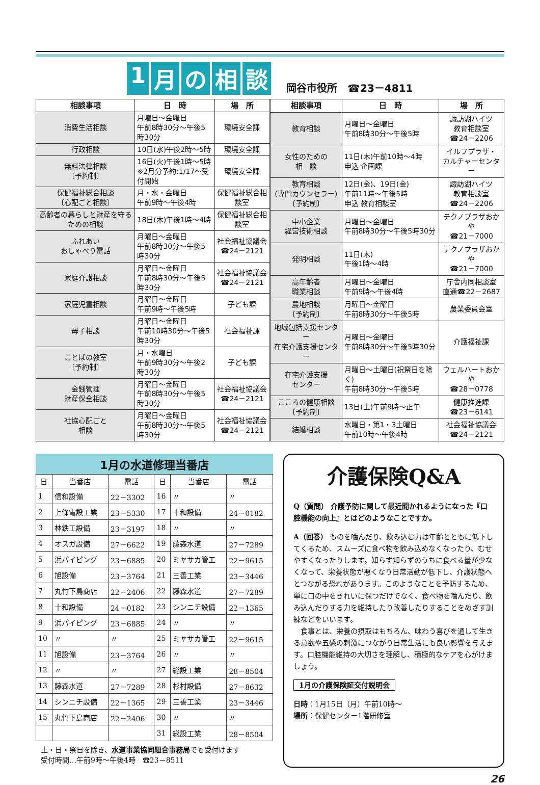1 月の相談
岡谷市役所　☎23－4811
| 相談事項 | 日 時 | 場 所 |
| --- | --- | --- |
| 消費生活相談 | 月曜日～金曜日 午前8時30分～午後5時30分 | 環境安全課 |
| 行政相談 | 10日(水)午後2時～5時 | 環境安全課 |
| 無料法律相談 〔予約制〕 | 16日(火)午後1時～5時 ※2月分予約:1/17～受付開始 | 環境安全課 |
| 保健福祉総合相談 〔心配ごと相談〕 | 月・水・金曜日 午前9時～午後4時 | 保健福祉総合相談室 |
| 高齢者の暮らしと財産を守るための相談 | 18日(木)午後1時～4時 | 保健福祉総合相談室 |
| ふれあい おしゃべり電話 | 月曜日～金曜日 午前8時30分～午後5時30分 | 社会福祉協議会 ☎24－2121 |
| 家庭介護相談 | 月曜日～金曜日 午前8時30分～午後5時30分 | 社会福祉協議会 ☎24－2121 |
| 家庭児童相談 | 月曜日～金曜日 午前9時～午後5時 | 子ども課 |
| 母子相談 | 月曜日～金曜日 午前10時30分～午後5時30分 | 社会福祉課 |
| ことばの教室 〔予約制〕 | 月・水曜日 午前9時30分～午後2時30分 | 子ども課 |
| 金銭管理 財産保全相談 | 月曜日～金曜日 午前8時30分～午後5時30分 | 社会福祉協議会 ☎24－2121 |
| 社協心配ごと 相談 | 月曜日～金曜日 午前8時30分～午後5時30分 | 社会福祉協議会 ☎24－2121 |
| 相談事項 | 日 時 | 場 所 |
| --- | --- | --- |
| 教育相談 | 月曜日～金曜日 午前8時30分～午後5時 | 諏訪湖ハイツ 教育相談室 ☎24－2206 |
| 女性のための 相 談 | 11日(木)午前10時～4時 申込 企画課 | イルフプラザ・ カルチャーセンター |
| 教育相談 (専門カウンセラー) 〔予約制〕 | 12日(金)、19日(金) 午前11時～午後5時 申込 教育相談室 | 諏訪湖ハイツ 教育相談室 ☎24－2206 |
| 中小企業 経営技術相談 | 月曜日～金曜日 午前8時30分～午後5時30分 | テクノプラザおかや ☎21－7000 |
| 発明相談 | 11日(木) 午後1時～4時 | テクノプラザおかや ☎21－7000 |
| 高年齢者 職業相談 | 月曜日～金曜日 午前9時～午後4時 | 庁舎内同相談室 直通☎22－2687 |
| 農地相談 〔予約制〕 | 月曜日～金曜日 午前8時30分～午後5時 | 農業委員会室 |
| 地域包括支援センター 在宅介護支援センター | 月曜日～金曜日 午前8時30分～午後5時30分 | 介護福祉課 |
| 在宅介護支援 センター | 月曜日～土曜日(祝祭日を除く) 午前8時30分～午後5時 | ウェルハートおかや ☎28－0778 |
| こころの健康相談 〔予約制〕 | 13日(土)午前9時～正午 | 健康推進課 ☎23－6141 |
| 結婚相談 | 水曜日・第1・3土曜日 午前10時～午後4時 | 社会福祉協議会 ☎24－2121 |
1月の水道修理当番店
| 日 | 当番店 | 電話 | 日 | 当番店 | 電話 |
| --- | --- | --- | --- | --- | --- |
| 1 | 信和設備 | 22－3302 | 16 | 〃 | 〃 |
| 2 | 上條電設工業 | 23－5330 | 17 | 十和設備 | 24－0182 |
| 3 | 林鉄工設備 | 23－3197 | 18 | 〃 | 〃 |
| 4 | オスガ設備 | 27－6622 | 19 | 藤森水道 | 27－7289 |
| 5 | 浜パイピング | 23－6885 | 20 | ミヤサカ管工 | 22－9615 |
| 6 | 旭設備 | 23－3764 | 21 | 三善工業 | 23－3446 |
| 7 | 丸竹下島商店 | 22－2406 | 22 | 藤森水道 | 27－7289 |
| 8 | 十和設備 | 24－0182 | 23 | シンニチ設備 | 22－1365 |
| 9 | 浜パイピング | 23－6885 | 24 | 〃 | 〃 |
| 10 | 〃 | 〃 | 25 | ミヤサカ管工 | 22－9615 |
| 11 | 旭設備 | 23－3764 | 26 | 〃 | 〃 |
| 12 | 〃 | 〃 | 27 | 総設工業 | 28－8504 |
| 13 | 藤森水道 | 27－7289 | 28 | 杉村設備 | 27－8632 |
| 14 | シンニチ設備 | 22－1365 | 29 | 三善工業 | 23－3446 |
| 15 | 丸竹下島商店 | 22－2406 | 30 | 〃 | 〃 |
| | | | 31 | 総設工業 | 28－8504 |
土・日・祭日を除き、水道事業協同組合事務局でも受付けます
受付時間…午前9時～午後4時　☎23－8511
介護保険Q&A
Q（質問） 介護予防に関して最近聞かれるようになった『口腔機能の向上』とはどのようなことですか。
A（回答） ものを噛んだり、飲み込む力は年齢とともに低下してくるため、スムーズに食べ物を飲み込めなくなったり、むせやすくなったりします。知らず知らずのうちに食べる量が少なくなって、栄養状態が悪くなり日常活動が低下し、介護状態へとつながる恐れがあります。このようなことを予防するため、単に口の中をきれいに保つだけでなく、食べ物を噛んだり、飲み込んだりする力を維持したり改善したりすることをめざす訓練などをいいます。
　食事とは、栄養の摂取はもちろん、味わう喜びを通して生きる意欲や五感の刺激につながり日常生活にも良い影響を与えます。口腔機能維持の大切さを理解し、積極的なケアを心がけましょう。
1月の介護保険証交付説明会
日時：1月15日（月）午前10時～
場所：保健センター1階研修室
26